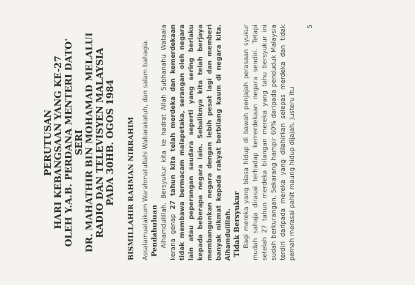PERUTUSAN
HARI KEBANGSAAN YANG KE-27
OLEH Y.A.B. PERDANA MENTERI DATO' SERI
DR. MAHATHIR BIN MOHAMAD MELALUI
RADIO DAN TELEVISYEN MALAYSIA
PADA 30HB. OGOS 1984
BISMILLAHIR RAHMAN NIRRAHIM
Assalamualaikum Warahmatullahi Wabarakatuh, dan salam bahagia.
Pendahuluan
Alhamdulillah, Bersyukur kita ke hadrat Allah Subhanahu Wataala kerana genap 27 tahun kita telah merdeka dan kemerdekaan tidak membawa bermacam malapetaka, serangan oleh negara lain atau peperangan saudara seperti yang sering berlaku kepada beberapa negara lain. Sebaliknya kita telah berjaya membangunkan negara dengan lebih pesat lagi dan memberi banyak nikmat kepada rakyat berbilang kaum di negara kita. Alhamdulillah.
Tidak Bersyukur
Bagi mereka yang biasa hidup di bawah penjajah perasaan syukur mudah sahaja dirasai terhadap kemerdekaan negara sendiri. Tetapi setelah 27 tahun merdeka bilangan mereka yang tahu bersyukur ini sudah berkurangan. Sekarang hampir 60% daripada penduduk Malaysia terdiri daripada mereka yang dilahirkan selepas merdeka dan tidak pernah merasai pahit maung hidup dijajah. Justeru itu
5